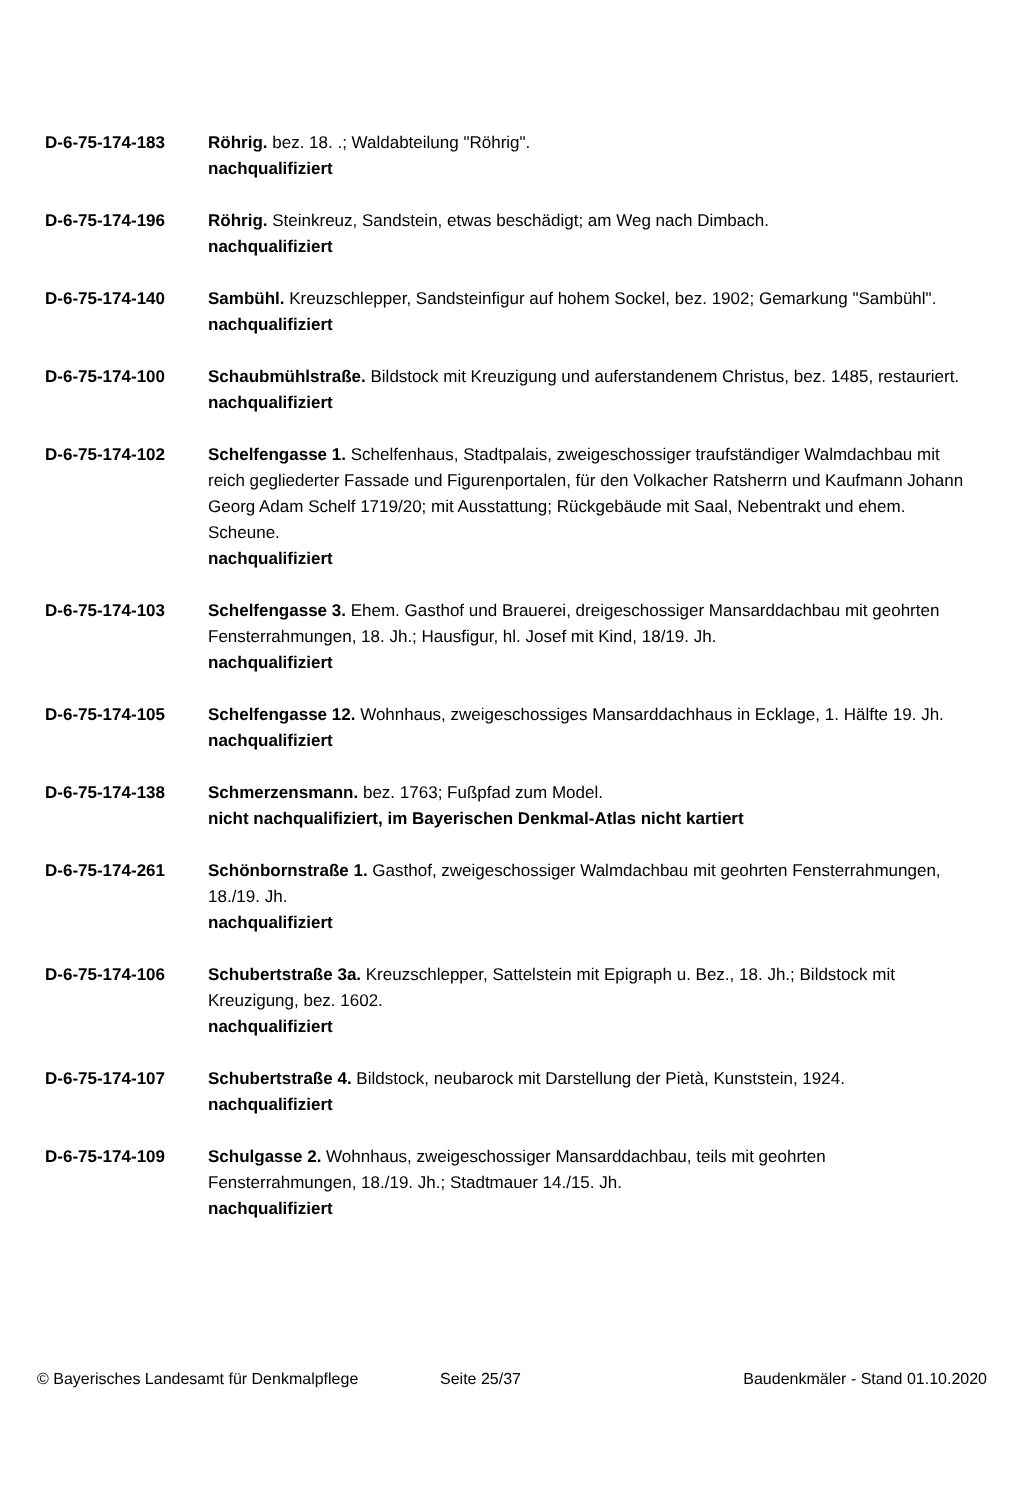D-6-75-174-183 Röhrig. bez. 18. .; Waldabteilung "Röhrig".
nachqualifiziert
D-6-75-174-196 Röhrig. Steinkreuz, Sandstein, etwas beschädigt; am Weg nach Dimbach.
nachqualifiziert
D-6-75-174-140 Sambühl. Kreuzschlepper, Sandsteinfigur auf hohem Sockel, bez. 1902; Gemarkung "Sambühl".
nachqualifiziert
D-6-75-174-100 Schaubmühlstraße. Bildstock mit Kreuzigung und auferstandenem Christus, bez. 1485, restauriert.
nachqualifiziert
D-6-75-174-102 Schelfengasse 1. Schelfenhaus, Stadtpalais, zweigeschossiger traufständiger Walmdachbau mit reich gegliederter Fassade und Figurenportalen, für den Volkacher Ratsherrn und Kaufmann Johann Georg Adam Schelf 1719/20; mit Ausstattung; Rückgebäude mit Saal, Nebentrakt und ehem. Scheune.
nachqualifiziert
D-6-75-174-103 Schelfengasse 3. Ehem. Gasthof und Brauerei, dreigeschossiger Mansarddachbau mit geohrten Fensterrahmungen, 18. Jh.; Hausfigur, hl. Josef mit Kind, 18/19. Jh.
nachqualifiziert
D-6-75-174-105 Schelfengasse 12. Wohnhaus, zweigeschossiges Mansarddachhaus in Ecklage, 1. Hälfte 19. Jh.
nachqualifiziert
D-6-75-174-138 Schmerzensmann. bez. 1763; Fußpfad zum Model.
nicht nachqualifiziert, im Bayerischen Denkmal-Atlas nicht kartiert
D-6-75-174-261 Schönbornstraße 1. Gasthof, zweigeschossiger Walmdachbau mit geohrten Fensterrahmungen, 18./19. Jh.
nachqualifiziert
D-6-75-174-106 Schubertstraße 3a. Kreuzschlepper, Sattelstein mit Epigraph u. Bez., 18. Jh.; Bildstock mit Kreuzigung, bez. 1602.
nachqualifiziert
D-6-75-174-107 Schubertstraße 4. Bildstock, neubarock mit Darstellung der Pietà, Kunststein, 1924.
nachqualifiziert
D-6-75-174-109 Schulgasse 2. Wohnhaus, zweigeschossiger Mansarddachbau, teils mit geohrten Fensterrahmungen, 18./19. Jh.; Stadtmauer 14./15. Jh.
nachqualifiziert
© Bayerisches Landesamt für Denkmalpflege
Seite 25/37 Baudenkmäler - Stand 01.10.2020